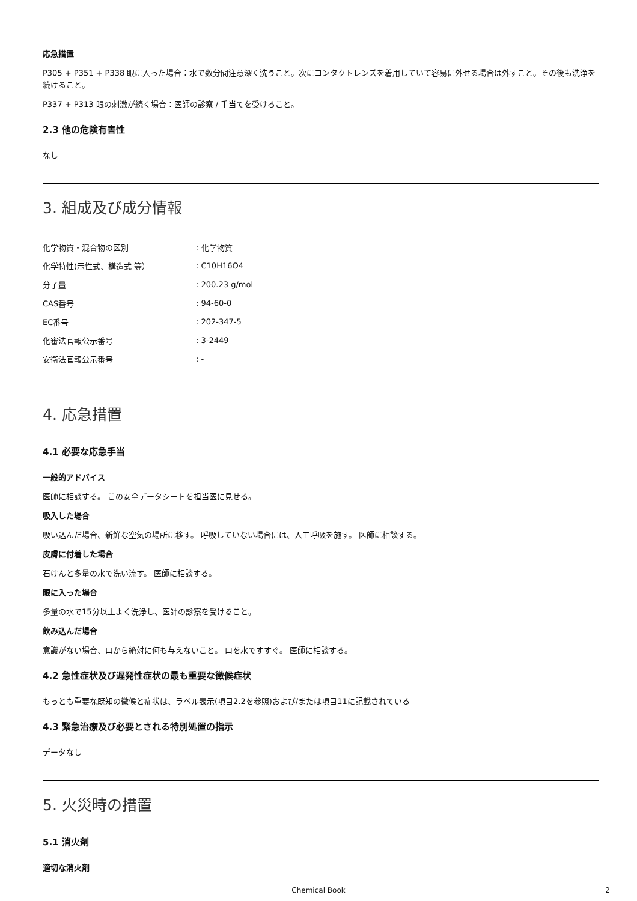応急措置
P305 + P351 + P338 眼に入った場合：水で数分間注意深く洗うこと。次にコンタクトレンズを着用していて容易に外せる場合は外すこと。その後も洗浄を続けること。
P337 + P313 眼の刺激が続く場合：医師の診察 / 手当てを受けること。
2.3 他の危険有害性
なし
3. 組成及び成分情報
| 化学物質・混合物の区別 | : 化学物質 |
| 化学特性(示性式、構造式 等） | : C10H16O4 |
| 分子量 | : 200.23 g/mol |
| CAS番号 | : 94-60-0 |
| EC番号 | : 202-347-5 |
| 化審法官報公示番号 | : 3-2449 |
| 安衛法官報公示番号 | : - |
4. 応急措置
4.1 必要な応急手当
一般的アドバイス
医師に相談する。 この安全データシートを担当医に見せる。
吸入した場合
吸い込んだ場合、新鮮な空気の場所に移す。 呼吸していない場合には、人工呼吸を施す。 医師に相談する。
皮膚に付着した場合
石けんと多量の水で洗い流す。 医師に相談する。
眼に入った場合
多量の水で15分以上よく洗浄し、医師の診察を受けること。
飲み込んだ場合
意識がない場合、口から絶対に何も与えないこと。 口を水ですすぐ。 医師に相談する。
4.2 急性症状及び遅発性症状の最も重要な徴候症状
もっとも重要な既知の徴候と症状は、ラベル表示(項目2.2を参照)および/または項目11に記載されている
4.3 緊急治療及び必要とされる特別処置の指示
データなし
5. 火災時の措置
5.1 消火剤
適切な消火剤
Chemical Book 2